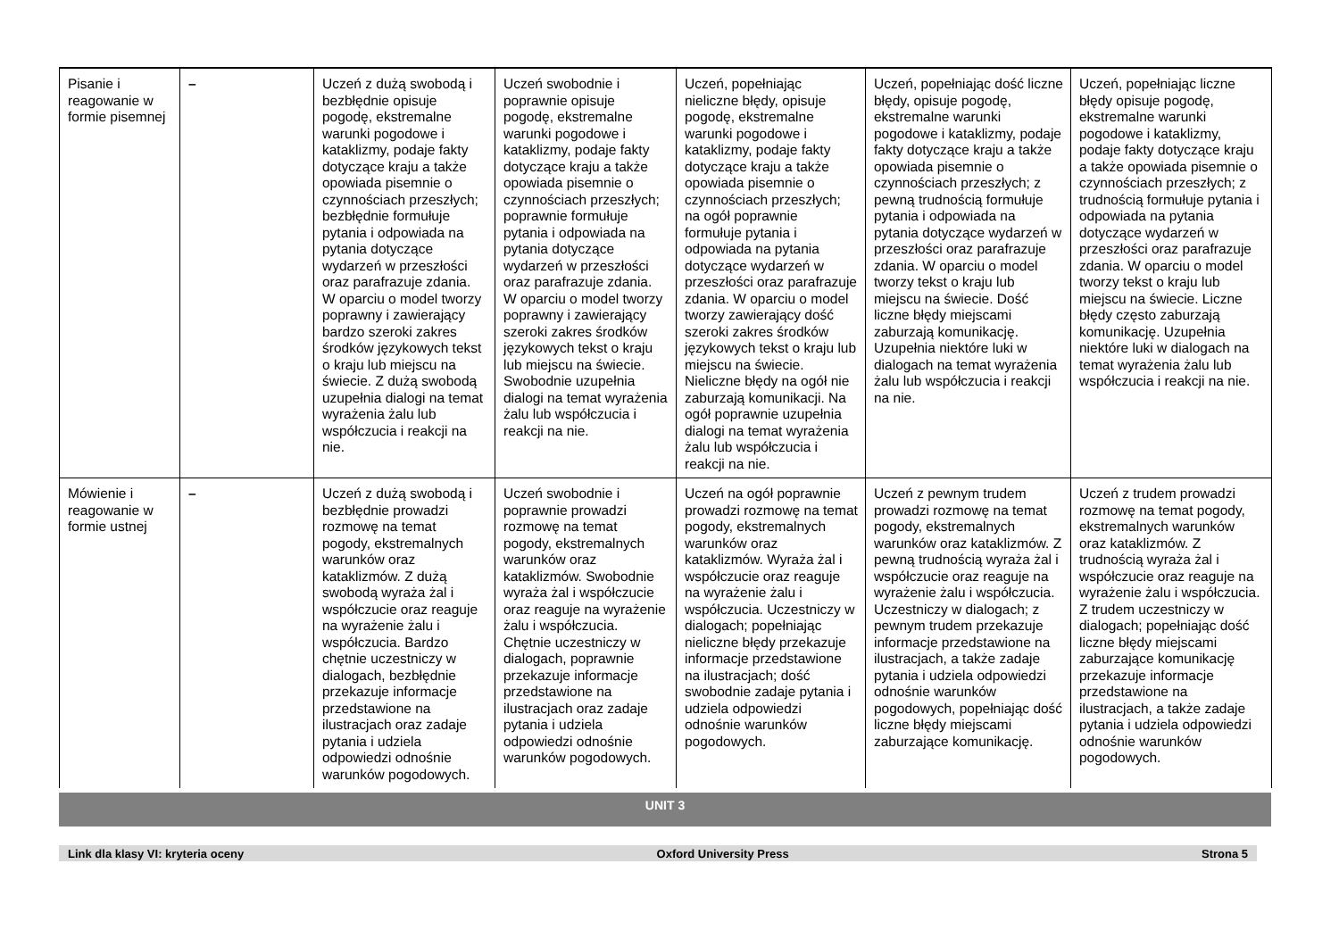| Pisanie i reagowanie w formie pisemnej | – | Uczeń z dużą swobodą i bezbłędnie opisuje pogodę, ekstremalne warunki pogodowe i kataklizmy, podaje fakty dotyczące kraju a także opowiada pisemnie o czynnościach przeszłych; bezbłędnie formułuje pytania i odpowiada na pytania dotyczące wydarzeń w przeszłości oraz parafrazuje zdania. W oparciu o model tworzy poprawny i zawierający bardzo szeroki zakres środków językowych tekst o kraju lub miejscu na świecie. Z dużą swobodą uzupełnia dialogi na temat wyrażenia żalu lub współczucia i reakcji na nie. | Uczeń swobodnie i poprawnie opisuje pogodę, ekstremalne warunki pogodowe i kataklizmy, podaje fakty dotyczące kraju a także opowiada pisemnie o czynnościach przeszłych; poprawnie formułuje pytania i odpowiada na pytania dotyczące wydarzeń w przeszłości oraz parafrazuje zdania. W oparciu o model tworzy poprawny i zawierający szeroki zakres środków językowych tekst o kraju lub miejscu na świecie. Swobodnie uzupełnia dialogi na temat wyrażenia żalu lub współczucia i reakcji na nie. | Uczeń, popełniając nieliczne błędy, opisuje pogodę, ekstremalne warunki pogodowe i kataklizmy, podaje fakty dotyczące kraju a także opowiada pisemnie o czynnościach przeszłych; na ogół poprawnie formułuje pytania i odpowiada na pytania dotyczące wydarzeń w przeszłości oraz parafrazuje zdania. W oparciu o model tworzy zawierający dość szeroki zakres środków językowych tekst o kraju lub miejscu na świecie. Nieliczne błędy na ogół nie zaburzają komunikacji. Na ogół poprawnie uzupełnia dialogi na temat wyrażenia żalu lub współczucia i reakcji na nie. | Uczeń, popełniając dość liczne błędy, opisuje pogodę, ekstremalne warunki pogodowe i kataklizmy, podaje fakty dotyczące kraju a także opowiada pisemnie o czynnościach przeszłych; z pewną trudnością formułuje pytania i odpowiada na pytania dotyczące wydarzeń w przeszłości oraz parafrazuje zdania. W oparciu o model tworzy tekst o kraju lub miejscu na świecie. Dość liczne błędy miejscami zaburzają komunikację. Uzupełnia niektóre luki w dialogach na temat wyrażenia żalu lub współczucia i reakcji na nie. | Uczeń, popełniając liczne błędy opisuje pogodę, ekstremalne warunki pogodowe i kataklizmy, podaje fakty dotyczące kraju a także opowiada pisemnie o czynnościach przeszłych; z trudnością formułuje pytania i odpowiada na pytania dotyczące wydarzeń w przeszłości oraz parafrazuje zdania. W oparciu o model tworzy tekst o kraju lub miejscu na świecie. Liczne błędy często zaburzają komunikację. Uzupełnia niektóre luki w dialogach na temat wyrażenia żalu lub współczucia i reakcji na nie. |
| Mówienie i reagowanie w formie ustnej | – | Uczeń z dużą swobodą i bezbłędnie prowadzi rozmowę na temat pogody, ekstremalnych warunków oraz kataklizmów. Z dużą swobodą wyraża żal i współczucie oraz reaguje na wyrażenie żalu i współczucia. Bardzo chętnie uczestniczy w dialogach, bezbłędnie przekazuje informacje przedstawione na ilustracjach oraz zadaje pytania i udziela odpowiedzi odnośnie warunków pogodowych. | Uczeń swobodnie i poprawnie prowadzi rozmowę na temat pogody, ekstremalnych warunków oraz kataklizmów. Swobodnie wyraża żal i współczucie oraz reaguje na wyrażenie żalu i współczucia. Chętnie uczestniczy w dialogach, poprawnie przekazuje informacje przedstawione na ilustracjach oraz zadaje pytania i udziela odpowiedzi odnośnie warunków pogodowych. | Uczeń na ogół poprawnie prowadzi rozmowę na temat pogody, ekstremalnych warunków oraz kataklizmów. Wyraża żal i współczucie oraz reaguje na wyrażenie żalu i współczucia. Uczestniczy w dialogach; popełniając nieliczne błędy przekazuje informacje przedstawione na ilustracjach; dość swobodnie zadaje pytania i udziela odpowiedzi odnośnie warunków pogodowych. | Uczeń z pewnym trudem prowadzi rozmowę na temat pogody, ekstremalnych warunków oraz kataklizmów. Z pewną trudnością wyraża żal i współczucie oraz reaguje na wyrażenie żalu i współczucia. Uczestniczy w dialogach; z pewnym trudem przekazuje informacje przedstawione na ilustracjach, a także zadaje pytania i udziela odpowiedzi odnośnie warunków pogodowych, popełniając dość liczne błędy miejscami zaburzające komunikację. | Uczeń z trudem prowadzi rozmowę na temat pogody, ekstremalnych warunków oraz kataklizmów. Z trudnością wyraża żal i współczucie oraz reaguje na wyrażenie żalu i współczucia. Z trudem uczestniczy w dialogach; popełniając dość liczne błędy miejscami zaburzające komunikację przekazuje informacje przedstawione na ilustracjach, a także zadaje pytania i udziela odpowiedzi odnośnie warunków pogodowych. |
UNIT 3
Link dla klasy VI: kryteria oceny Oxford University Press Strona 5